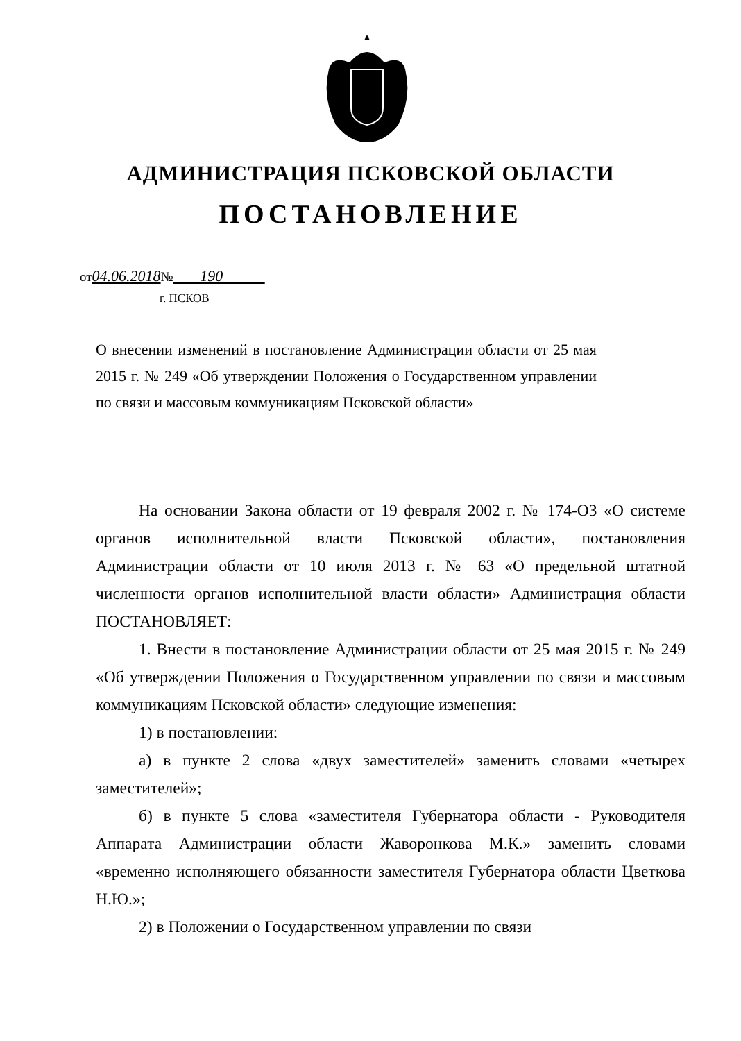АДМИНИСТРАЦИЯ ПСКОВСКОЙ ОБЛАСТИ
ПОСТАНОВЛЕНИЕ
от04.06.2018№ 190
г. ПСКОВ
О внесении изменений в постановление Администрации области от 25 мая 2015 г. № 249 «Об утверждении Положения о Государственном управлении по связи и массовым коммуникациям Псковской области»
На основании Закона области от 19 февраля 2002 г. № 174-ОЗ «О системе органов исполнительной власти Псковской области», постановления Администрации области от 10 июля 2013 г. № 63 «О предельной штатной численности органов исполнительной власти области» Администрация области ПОСТАНОВЛЯЕТ:
1. Внести в постановление Администрации области от 25 мая 2015 г. № 249 «Об утверждении Положения о Государственном управлении по связи и массовым коммуникациям Псковской области» следующие изменения:
1) в постановлении:
а) в пункте 2 слова «двух заместителей» заменить словами «четырех заместителей»;
б) в пункте 5 слова «заместителя Губернатора области - Руководителя Аппарата Администрации области Жаворонкова М.К.» заменить словами «временно исполняющего обязанности заместителя Губернатора области Цветкова Н.Ю.»;
2) в Положении о Государственном управлении по связи